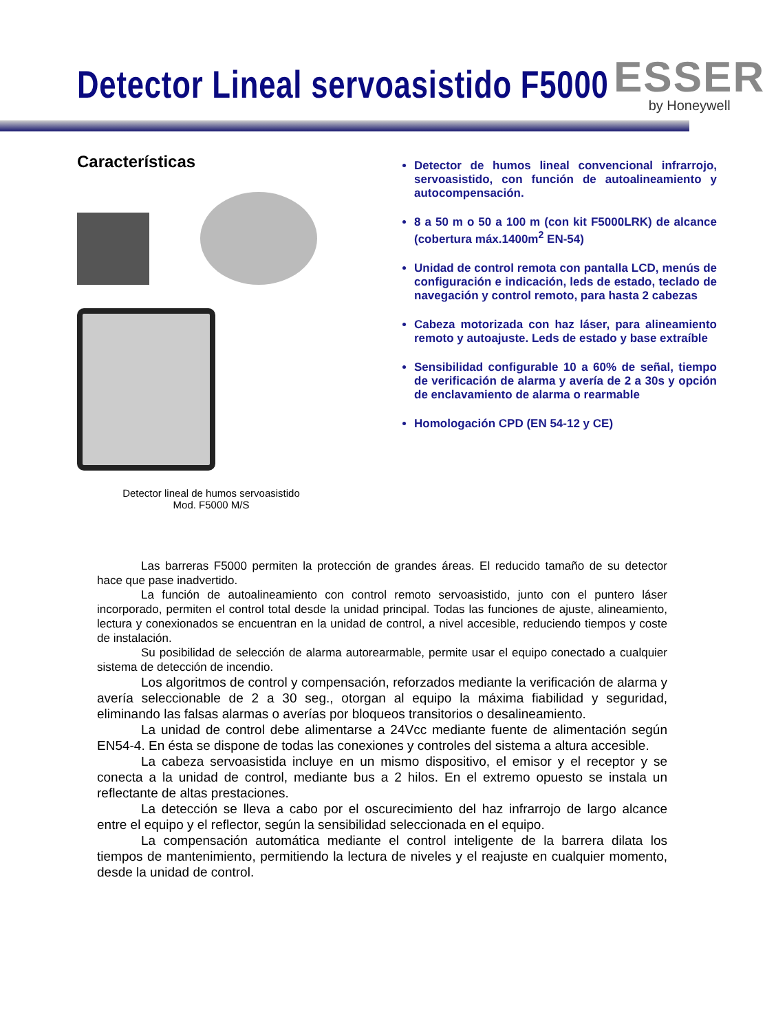Detector Lineal servoasistido F5000
ESSER
by Honeywell
Características
Detector lineal de humos servoasistido
Mod. F5000 M/S
Detector de humos lineal convencional infrarrojo, servoasistido, con función de autoalineamiento y autocompensación.
8 a 50 m o 50 a 100 m (con kit F5000LRK) de alcance (cobertura máx.1400m<sup>2</sup> EN-54)
Unidad de control remota con pantalla LCD, menús de configuración e indicación, leds de estado, teclado de navegación y control remoto, para hasta 2 cabezas
Cabeza motorizada con haz láser, para alineamiento remoto y autoajuste. Leds de estado y base extraíble
Sensibilidad configurable 10 a 60% de señal, tiempo de verificación de alarma y avería de 2 a 30s y opción de enclavamiento de alarma o rearmable
Homologación CPD (EN 54-12 y CE)
Las barreras F5000 permiten la protección de grandes áreas. El reducido tamaño de su detector hace que pase inadvertido.
La función de autoalineamiento con control remoto servoasistido, junto con el puntero láser incorporado, permiten el control total desde la unidad principal. Todas las funciones de ajuste, alineamiento, lectura y conexionados se encuentran en la unidad de control, a nivel accesible, reduciendo tiempos y coste de instalación.
Su posibilidad de selección de alarma autorearmable, permite usar el equipo conectado a cualquier sistema de detección de incendio.
Los algoritmos de control y compensación, reforzados mediante la verificación de alarma y avería seleccionable de 2 a 30 seg., otorgan al equipo la máxima fiabilidad y seguridad, eliminando las falsas alarmas o averías por bloqueos transitorios o desalineamiento.
La unidad de control debe alimentarse a 24Vcc mediante fuente de alimentación según EN54-4. En ésta se dispone de todas las conexiones y controles del sistema a altura accesible.
La cabeza servoasistida incluye en un mismo dispositivo, el emisor y el receptor y se conecta a la unidad de control, mediante bus a 2 hilos. En el extremo opuesto se instala un reflectante de altas prestaciones.
La detección se lleva a cabo por el oscurecimiento del haz infrarrojo de largo alcance entre el equipo y el reflector, según la sensibilidad seleccionada en el equipo.
La compensación automática mediante el control inteligente de la barrera dilata los tiempos de mantenimiento, permitiendo la lectura de niveles y el reajuste en cualquier momento, desde la unidad de control.